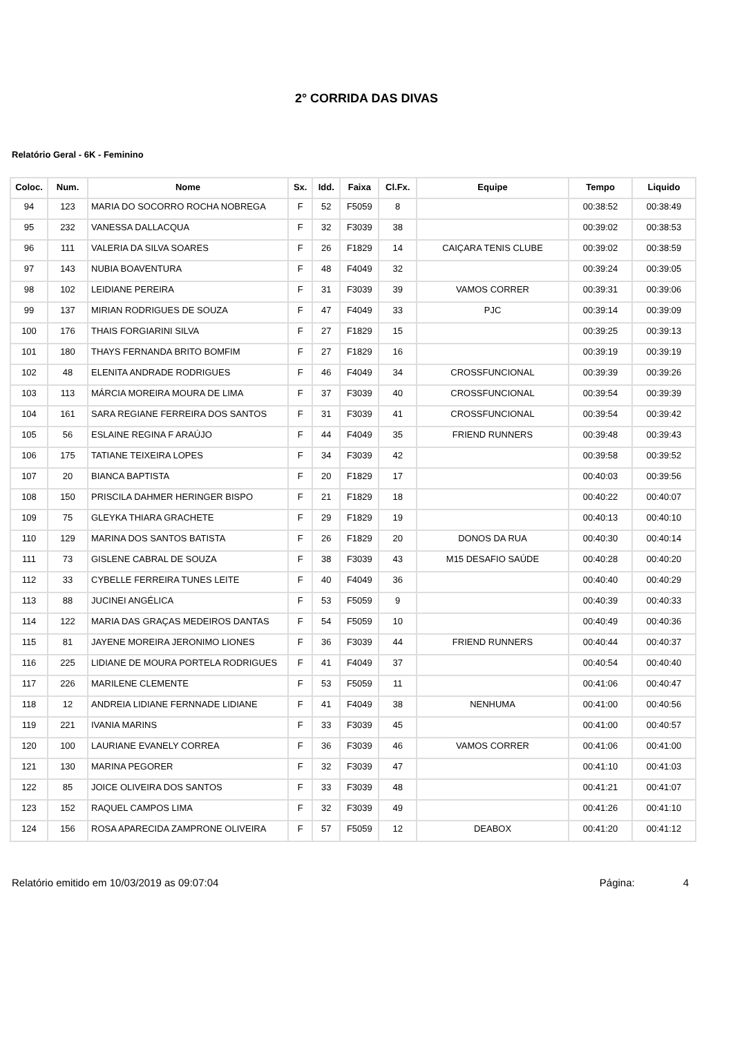2° CORRIDA DAS DIVAS
Relatório Geral - 6K - Feminino
| Coloc. | Num. | Nome | Sx. | Idd. | Faixa | Cl.Fx. | Equipe | Tempo | Liquido |
| --- | --- | --- | --- | --- | --- | --- | --- | --- | --- |
| 94 | 123 | MARIA DO SOCORRO ROCHA NOBREGA | F | 52 | F5059 | 8 | | 00:38:52 | 00:38:49 |
| 95 | 232 | VANESSA DALLACQUA | F | 32 | F3039 | 38 | | 00:39:02 | 00:38:53 |
| 96 | 111 | VALERIA DA SILVA SOARES | F | 26 | F1829 | 14 | CAIÇARA TENIS CLUBE | 00:39:02 | 00:38:59 |
| 97 | 143 | NUBIA BOAVENTURA | F | 48 | F4049 | 32 | | 00:39:24 | 00:39:05 |
| 98 | 102 | LEIDIANE PEREIRA | F | 31 | F3039 | 39 | VAMOS CORRER | 00:39:31 | 00:39:06 |
| 99 | 137 | MIRIAN RODRIGUES DE SOUZA | F | 47 | F4049 | 33 | PJC | 00:39:14 | 00:39:09 |
| 100 | 176 | THAIS FORGIARINI SILVA | F | 27 | F1829 | 15 | | 00:39:25 | 00:39:13 |
| 101 | 180 | THAYS FERNANDA BRITO BOMFIM | F | 27 | F1829 | 16 | | 00:39:19 | 00:39:19 |
| 102 | 48 | ELENITA ANDRADE RODRIGUES | F | 46 | F4049 | 34 | CROSSFUNCIONAL | 00:39:39 | 00:39:26 |
| 103 | 113 | MÁRCIA MOREIRA MOURA DE LIMA | F | 37 | F3039 | 40 | CROSSFUNCIONAL | 00:39:54 | 00:39:39 |
| 104 | 161 | SARA REGIANE FERREIRA DOS SANTOS | F | 31 | F3039 | 41 | CROSSFUNCIONAL | 00:39:54 | 00:39:42 |
| 105 | 56 | ESLAINE REGINA F ARAÚJO | F | 44 | F4049 | 35 | FRIEND RUNNERS | 00:39:48 | 00:39:43 |
| 106 | 175 | TATIANE TEIXEIRA LOPES | F | 34 | F3039 | 42 | | 00:39:58 | 00:39:52 |
| 107 | 20 | BIANCA BAPTISTA | F | 20 | F1829 | 17 | | 00:40:03 | 00:39:56 |
| 108 | 150 | PRISCILA DAHMER HERINGER BISPO | F | 21 | F1829 | 18 | | 00:40:22 | 00:40:07 |
| 109 | 75 | GLEYKA THIARA GRACHETE | F | 29 | F1829 | 19 | | 00:40:13 | 00:40:10 |
| 110 | 129 | MARINA DOS SANTOS BATISTA | F | 26 | F1829 | 20 | DONOS DA RUA | 00:40:30 | 00:40:14 |
| 111 | 73 | GISLENE CABRAL DE SOUZA | F | 38 | F3039 | 43 | M15 DESAFIO SAÚDE | 00:40:28 | 00:40:20 |
| 112 | 33 | CYBELLE FERREIRA TUNES LEITE | F | 40 | F4049 | 36 | | 00:40:40 | 00:40:29 |
| 113 | 88 | JUCINEI ANGÉLICA | F | 53 | F5059 | 9 | | 00:40:39 | 00:40:33 |
| 114 | 122 | MARIA DAS GRAÇAS MEDEIROS DANTAS | F | 54 | F5059 | 10 | | 00:40:49 | 00:40:36 |
| 115 | 81 | JAYENE MOREIRA JERONIMO LIONES | F | 36 | F3039 | 44 | FRIEND RUNNERS | 00:40:44 | 00:40:37 |
| 116 | 225 | LIDIANE DE MOURA PORTELA RODRIGUES | F | 41 | F4049 | 37 | | 00:40:54 | 00:40:40 |
| 117 | 226 | MARILENE CLEMENTE | F | 53 | F5059 | 11 | | 00:41:06 | 00:40:47 |
| 118 | 12 | ANDREIA LIDIANE FERNNADE LIDIANE | F | 41 | F4049 | 38 | NENHUMA | 00:41:00 | 00:40:56 |
| 119 | 221 | IVANIA MARINS | F | 33 | F3039 | 45 | | 00:41:00 | 00:40:57 |
| 120 | 100 | LAURIANE EVANELY CORREA | F | 36 | F3039 | 46 | VAMOS CORRER | 00:41:06 | 00:41:00 |
| 121 | 130 | MARINA PEGORER | F | 32 | F3039 | 47 | | 00:41:10 | 00:41:03 |
| 122 | 85 | JOICE OLIVEIRA DOS SANTOS | F | 33 | F3039 | 48 | | 00:41:21 | 00:41:07 |
| 123 | 152 | RAQUEL CAMPOS LIMA | F | 32 | F3039 | 49 | | 00:41:26 | 00:41:10 |
| 124 | 156 | ROSA APARECIDA ZAMPRONE OLIVEIRA | F | 57 | F5059 | 12 | DEABOX | 00:41:20 | 00:41:12 |
Relatório emitido em 10/03/2019 as 09:07:04 Página: 4